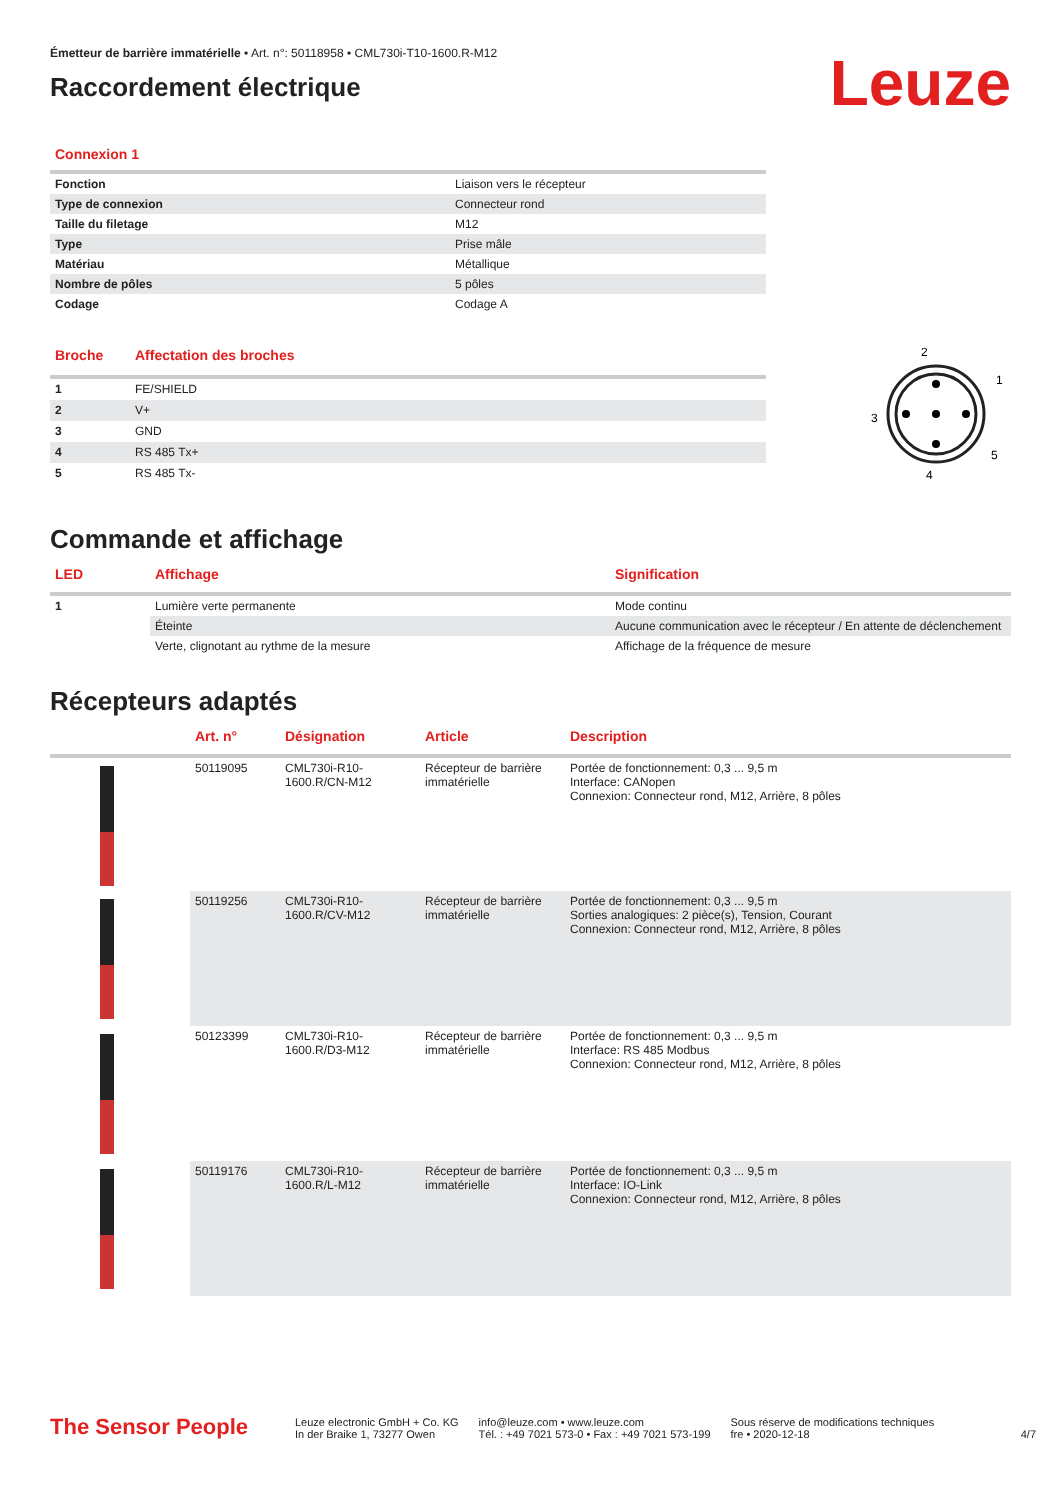Émetteur de barrière immatérielle • Art. n°: 50118958 • CML730i-T10-1600.R-M12
Raccordement électrique
Leuze
Connexion 1
| Fonction | Liaison vers le récepteur |
| Type de connexion | Connecteur rond |
| Taille du filetage | M12 |
| Type | Prise mâle |
| Matériau | Métallique |
| Nombre de pôles | 5 pôles |
| Codage | Codage A |
| Broche | Affectation des broches |
| --- | --- |
| 1 | FE/SHIELD |
| 2 | V+ |
| 3 | GND |
| 4 | RS 485 Tx+ |
| 5 | RS 485 Tx- |
2
1
3
5
4
Commande et affichage
| LED | Affichage | Signification |
| --- | --- | --- |
| 1 | Lumière verte permanente | Mode continu |
| | Éteinte | Aucune communication avec le récepteur / En attente de déclenchement |
| | Verte, clignotant au rythme de la mesure | Affichage de la fréquence de mesure |
Récepteurs adaptés
| | Art. n° | Désignation | Article | Description |
| --- | --- | --- | --- | --- |
| | 50119095 | CML730i-R10-1600.R/CN-M12 | Récepteur de barrière immatérielle | Portée de fonctionnement: 0,3 ... 9,5 m Interface: CANopen Connexion: Connecteur rond, M12, Arrière, 8 pôles |
| | 50119256 | CML730i-R10-1600.R/CV-M12 | Récepteur de barrière immatérielle | Portée de fonctionnement: 0,3 ... 9,5 m Sorties analogiques: 2 pièce(s), Tension, Courant Connexion: Connecteur rond, M12, Arrière, 8 pôles |
| | 50123399 | CML730i-R10-1600.R/D3-M12 | Récepteur de barrière immatérielle | Portée de fonctionnement: 0,3 ... 9,5 m Interface: RS 485 Modbus Connexion: Connecteur rond, M12, Arrière, 8 pôles |
| | 50119176 | CML730i-R10-1600.R/L-M12 | Récepteur de barrière immatérielle | Portée de fonctionnement: 0,3 ... 9,5 m Interface: IO-Link Connexion: Connecteur rond, M12, Arrière, 8 pôles |
The Sensor People
Leuze electronic GmbH + Co. KG
In der Braike 1, 73277 Owen
info@leuze.com • www.leuze.com
Tél. : +49 7021 573-0 • Fax : +49 7021 573-199
Sous réserve de modifications techniques
fre • 2020-12-18
4/7